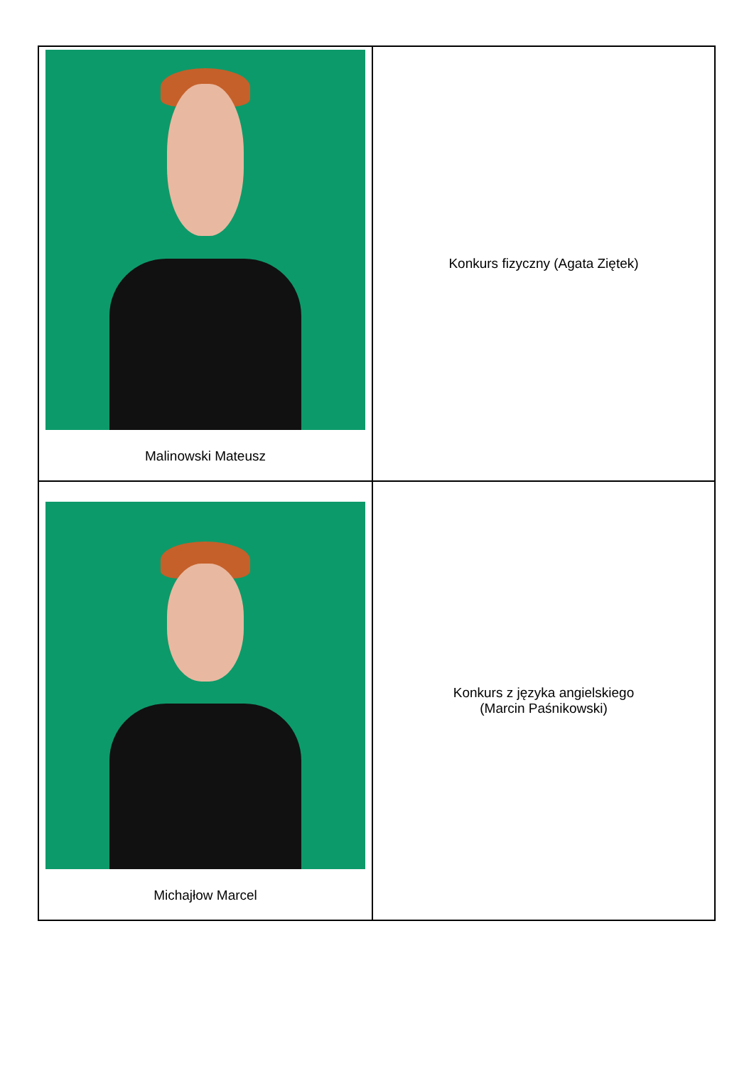| Malinowski Mateusz | Konkurs fizyczny (Agata Ziętek) |
| Michajłow Marcel | Konkurs z języka angielskiego (Marcin Paśnikowski) |